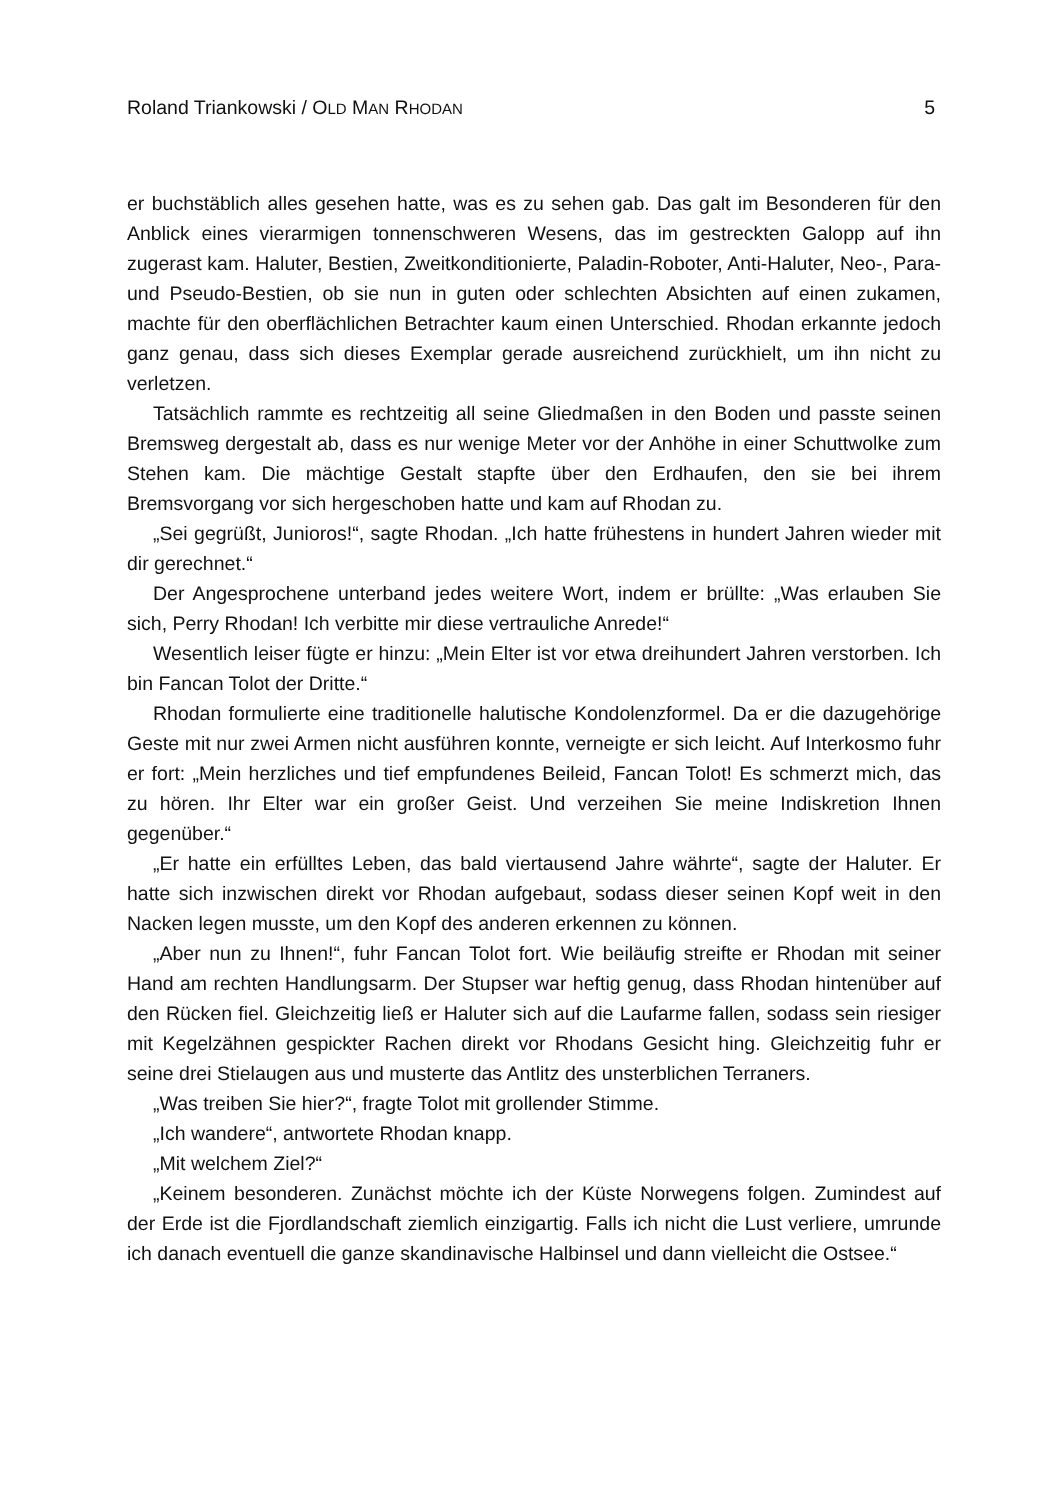Roland Triankowski / OLD MAN RHODAN 5
er buchstäblich alles gesehen hatte, was es zu sehen gab. Das galt im Besonderen für den Anblick eines vierarmigen tonnenschweren Wesens, das im gestreckten Galopp auf ihn zugerast kam. Haluter, Bestien, Zweitkonditionierte, Paladin-Roboter, Anti-Haluter, Neo-, Para- und Pseudo-Bestien, ob sie nun in guten oder schlechten Absichten auf einen zukamen, machte für den oberflächlichen Betrachter kaum einen Unterschied. Rhodan erkannte jedoch ganz genau, dass sich dieses Exemplar gerade ausreichend zurückhielt, um ihn nicht zu verletzen.
Tatsächlich rammte es rechtzeitig all seine Gliedmaßen in den Boden und passte seinen Bremsweg dergestalt ab, dass es nur wenige Meter vor der Anhöhe in einer Schuttwolke zum Stehen kam. Die mächtige Gestalt stapfte über den Erdhaufen, den sie bei ihrem Bremsvorgang vor sich hergeschoben hatte und kam auf Rhodan zu.
„Sei gegrüßt, Junioros!“, sagte Rhodan. „Ich hatte frühestens in hundert Jahren wieder mit dir gerechnet.“
Der Angesprochene unterband jedes weitere Wort, indem er brüllte: „Was erlauben Sie sich, Perry Rhodan! Ich verbitte mir diese vertrauliche Anrede!“
Wesentlich leiser fügte er hinzu: „Mein Elter ist vor etwa dreihundert Jahren verstorben. Ich bin Fancan Tolot der Dritte.“
Rhodan formulierte eine traditionelle halutische Kondolenzformel. Da er die dazugehörige Geste mit nur zwei Armen nicht ausführen konnte, verneigte er sich leicht. Auf Interkosmo fuhr er fort: „Mein herzliches und tief empfundenes Beileid, Fancan Tolot! Es schmerzt mich, das zu hören. Ihr Elter war ein großer Geist. Und verzeihen Sie meine Indiskretion Ihnen gegenüber.“
„Er hatte ein erfülltes Leben, das bald viertausend Jahre währte“, sagte der Haluter. Er hatte sich inzwischen direkt vor Rhodan aufgebaut, sodass dieser seinen Kopf weit in den Nacken legen musste, um den Kopf des anderen erkennen zu können.
„Aber nun zu Ihnen!“, fuhr Fancan Tolot fort. Wie beiläufig streifte er Rhodan mit seiner Hand am rechten Handlungsarm. Der Stupser war heftig genug, dass Rhodan hintenüber auf den Rücken fiel. Gleichzeitig ließ er Haluter sich auf die Laufarme fallen, sodass sein riesiger mit Kegelzähnen gespickter Rachen direkt vor Rhodans Gesicht hing. Gleichzeitig fuhr er seine drei Stielaugen aus und musterte das Antlitz des unsterblichen Terraners.
„Was treiben Sie hier?“, fragte Tolot mit grollender Stimme.
„Ich wandere“, antwortete Rhodan knapp.
„Mit welchem Ziel?“
„Keinem besonderen. Zunächst möchte ich der Küste Norwegens folgen. Zumindest auf der Erde ist die Fjordlandschaft ziemlich einzigartig. Falls ich nicht die Lust verliere, umrunde ich danach eventuell die ganze skandinavische Halbinsel und dann vielleicht die Ostsee.“